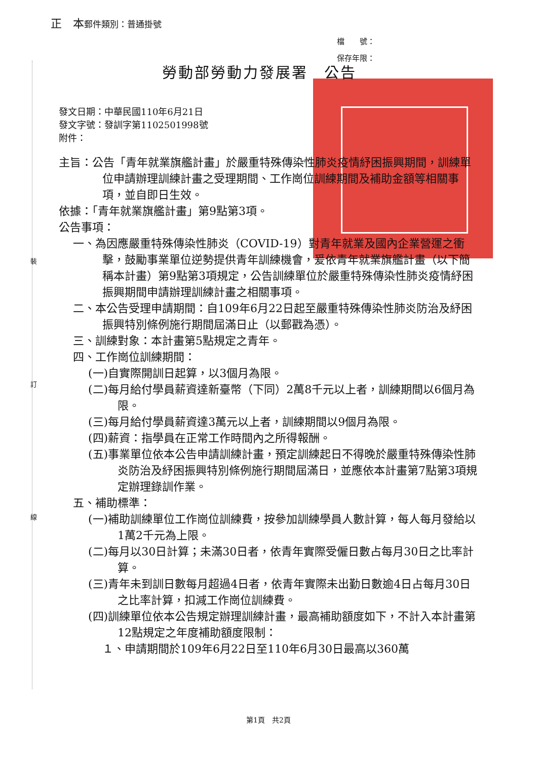裝
訂
線
正　本郵件類別：普通掛號
檔　　號：
保存年限：
勞動部勞動力發展署　公告
發文日期：中華民國110年6月21日
發文字號：發訓字第1102501998號
附件：
主旨：公告「青年就業旗艦計畫」於嚴重特殊傳染性肺炎疫情紓困振興期間，訓練單位申請辦理訓練計畫之受理期間、工作崗位訓練期間及補助金額等相關事項，並自即日生效。
依據：「青年就業旗艦計畫」第9點第3項。
公告事項：
一、為因應嚴重特殊傳染性肺炎（COVID-19）對青年就業及國內企業營運之衝擊，鼓勵事業單位逆勢提供青年訓練機會，爰依青年就業旗艦計畫（以下簡稱本計畫）第9點第3項規定，公告訓練單位於嚴重特殊傳染性肺炎疫情紓困振興期間申請辦理訓練計畫之相關事項。
二、本公告受理申請期間：自109年6月22日起至嚴重特殊傳染性肺炎防治及紓困振興特別條例施行期間屆滿日止（以郵戳為憑）。
三、訓練對象：本計畫第5點規定之青年。
四、工作崗位訓練期間：
(一)自實際開訓日起算，以3個月為限。
(二)每月給付學員薪資達新臺幣（下同）2萬8千元以上者，訓練期間以6個月為限。
(三)每月給付學員薪資達3萬元以上者，訓練期間以9個月為限。
(四)薪資：指學員在正常工作時間內之所得報酬。
(五)事業單位依本公告申請訓練計畫，預定訓練起日不得晚於嚴重特殊傳染性肺炎防治及紓困振興特別條例施行期間屆滿日，並應依本計畫第7點第3項規定辦理錄訓作業。
五、補助標準：
(一)補助訓練單位工作崗位訓練費，按參加訓練學員人數計算，每人每月發給以1萬2千元為上限。
(二)每月以30日計算；未滿30日者，依青年實際受僱日數占每月30日之比率計算。
(三)青年未到訓日數每月超過4日者，依青年實際未出勤日數逾4日占每月30日之比率計算，扣減工作崗位訓練費。
(四)訓練單位依本公告規定辦理訓練計畫，最高補助額度如下，不計入本計畫第12點規定之年度補助額度限制：
１、申請期間於109年6月22日至110年6月30日最高以360萬
第1頁　共2頁